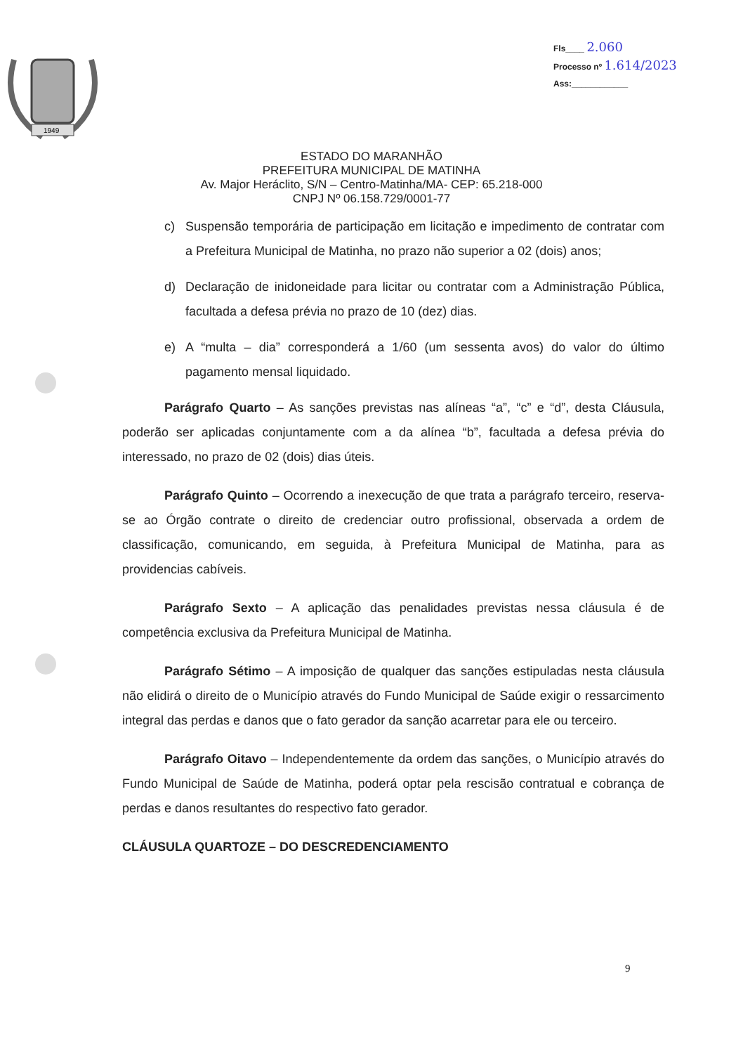Fls____ 2.060
Processo nº 1.614/2023
Ass:____________
1949
ESTADO DO MARANHÃO
PREFEITURA MUNICIPAL DE MATINHA
Av. Major Heráclito, S/N – Centro-Matinha/MA- CEP: 65.218-000
CNPJ Nº 06.158.729/0001-77
c) Suspensão temporária de participação em licitação e impedimento de contratar com a Prefeitura Municipal de Matinha, no prazo não superior a 02 (dois) anos;
d) Declaração de inidoneidade para licitar ou contratar com a Administração Pública, facultada a defesa prévia no prazo de 10 (dez) dias.
e) A “multa – dia” corresponderá a 1/60 (um sessenta avos) do valor do último pagamento mensal liquidado.
Parágrafo Quarto – As sanções previstas nas alíneas “a”, “c” e “d”, desta Cláusula, poderão ser aplicadas conjuntamente com a da alínea “b”, facultada a defesa prévia do interessado, no prazo de 02 (dois) dias úteis.
Parágrafo Quinto – Ocorrendo a inexecução de que trata a parágrafo terceiro, reserva-se ao Órgão contrate o direito de credenciar outro profissional, observada a ordem de classificação, comunicando, em seguida, à Prefeitura Municipal de Matinha, para as providencias cabíveis.
Parágrafo Sexto – A aplicação das penalidades previstas nessa cláusula é de competência exclusiva da Prefeitura Municipal de Matinha.
Parágrafo Sétimo – A imposição de qualquer das sanções estipuladas nesta cláusula não elidirá o direito de o Município através do Fundo Municipal de Saúde exigir o ressarcimento integral das perdas e danos que o fato gerador da sanção acarretar para ele ou terceiro.
Parágrafo Oitavo – Independentemente da ordem das sanções, o Município através do Fundo Municipal de Saúde de Matinha, poderá optar pela rescisão contratual e cobrança de perdas e danos resultantes do respectivo fato gerador.
CLÁUSULA QUARTOZE – DO DESCREDENCIAMENTO
9